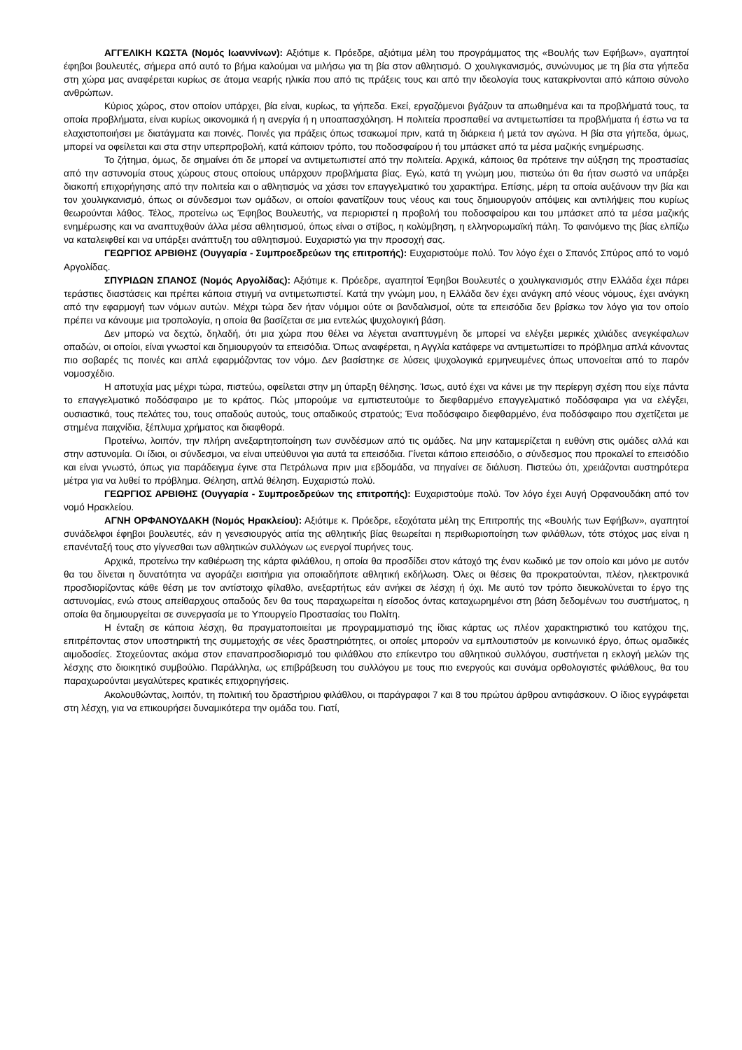ΑΓΓΕΛΙΚΗ ΚΩΣΤΑ (Νομός Ιωαννίνων): Αξιότιμε κ. Πρόεδρε, αξιότιμα μέλη του προγράμματος της «Βουλής των Εφήβων», αγαπητοί έφηβοι βουλευτές, σήμερα από αυτό το βήμα καλούμαι να μιλήσω για τη βία στον αθλητισμό. Ο χουλιγκανισμός, συνώνυμος με τη βία στα γήπεδα στη χώρα μας αναφέρεται κυρίως σε άτομα νεαρής ηλικία που από τις πράξεις τους και από την ιδεολογία τους κατακρίνονται από κάποιο σύνολο ανθρώπων.
Κύριος χώρος, στον οποίον υπάρχει, βία είναι, κυρίως, τα γήπεδα. Εκεί, εργαζόμενοι βγάζουν τα απωθημένα και τα προβλήματά τους, τα οποία προβλήματα, είναι κυρίως οικονομικά ή η ανεργία ή η υποαπασχόληση. Η πολιτεία προσπαθεί να αντιμετωπίσει τα προβλήματα ή έστω να τα ελαχιστοποιήσει με διατάγματα και ποινές. Ποινές για πράξεις όπως τσακωμοί πριν, κατά τη διάρκεια ή μετά τον αγώνα. Η βία στα γήπεδα, όμως, μπορεί να οφείλεται και στα στην υπερπροβολή, κατά κάποιον τρόπο, του ποδοσφαίρου ή του μπάσκετ από τα μέσα μαζικής ενημέρωσης.
Το ζήτημα, όμως, δε σημαίνει ότι δε μπορεί να αντιμετωπιστεί από την πολιτεία. Αρχικά, κάποιος θα πρότεινε την αύξηση της προστασίας από την αστυνομία στους χώρους στους οποίους υπάρχουν προβλήματα βίας. Εγώ, κατά τη γνώμη μου, πιστεύω ότι θα ήταν σωστό να υπάρξει διακοπή επιχορήγησης από την πολιτεία και ο αθλητισμός να χάσει τον επαγγελματικό του χαρακτήρα. Επίσης, μέρη τα οποία αυξάνουν την βία και τον χουλιγκανισμό, όπως οι σύνδεσμοι των ομάδων, οι οποίοι φανατίζουν τους νέους και τους δημιουργούν απόψεις και αντιλήψεις που κυρίως θεωρούνται λάθος. Τέλος, προτείνω ως Έφηβος Βουλευτής, να περιοριστεί η προβολή του ποδοσφαίρου και του μπάσκετ από τα μέσα μαζικής ενημέρωσης και να αναπτυχθούν άλλα μέσα αθλητισμού, όπως είναι ο στίβος, η κολύμβηση, η ελληνορωμαϊκή πάλη. Το φαινόμενο της βίας ελπίζω να καταλειφθεί και να υπάρξει ανάπτυξη του αθλητισμού. Ευχαριστώ για την προσοχή σας.
ΓΕΩΡΓΙΟΣ ΑΡΒΙΘΗΣ (Ουγγαρία - Συμπροεδρεύων της επιτροπής): Ευχαριστούμε πολύ. Τον λόγο έχει ο Σπανός Σπύρος από το νομό Αργολίδας.
ΣΠΥΡΙΔΩΝ ΣΠΑΝΟΣ (Νομός Αργολίδας): Αξιότιμε κ. Πρόεδρε, αγαπητοί Έφηβοι Βουλευτές ο χουλιγκανισμός στην Ελλάδα έχει πάρει τεράστιες διαστάσεις και πρέπει κάποια στιγμή να αντιμετωπιστεί. Κατά την γνώμη μου, η Ελλάδα δεν έχει ανάγκη από νέους νόμους, έχει ανάγκη από την εφαρμογή των νόμων αυτών. Μέχρι τώρα δεν ήταν νόμιμοι ούτε οι βανδαλισμοί, ούτε τα επεισόδια δεν βρίσκω τον λόγο για τον οποίο πρέπει να κάνουμε μια τροπολογία, η οποία θα βασίζεται σε μια εντελώς ψυχολογική βάση.
Δεν μπορώ να δεχτώ, δηλαδή, ότι μια χώρα που θέλει να λέγεται αναπτυγμένη δε μπορεί να ελέγξει μερικές χιλιάδες ανεγκέφαλων οπαδών, οι οποίοι, είναι γνωστοί και δημιουργούν τα επεισόδια. Όπως αναφέρεται, η Αγγλία κατάφερε να αντιμετωπίσει το πρόβλημα απλά κάνοντας πιο σοβαρές τις ποινές και απλά εφαρμόζοντας τον νόμο. Δεν βασίστηκε σε λύσεις ψυχολογικά ερμηνευμένες όπως υπονοείται από το παρόν νομοσχέδιο.
Η αποτυχία μας μέχρι τώρα, πιστεύω, οφείλεται στην μη ύπαρξη θέλησης. Ίσως, αυτό έχει να κάνει με την περίεργη σχέση που είχε πάντα το επαγγελματικό ποδόσφαιρο με το κράτος. Πώς μπορούμε να εμπιστευτούμε το διεφθαρμένο επαγγελματικό ποδόσφαιρα για να ελέγξει, ουσιαστικά, τους πελάτες του, τους οπαδούς αυτούς, τους οπαδικούς στρατούς; Ένα ποδόσφαιρο διεφθαρμένο, ένα ποδόσφαιρο που σχετίζεται με στημένα παιχνίδια, ξέπλυμα χρήματος και διαφθορά.
Προτείνω, λοιπόν, την πλήρη ανεξαρτητοποίηση των συνδέσμων από τις ομάδες. Να μην καταμερίζεται η ευθύνη στις ομάδες αλλά και στην αστυνομία. Οι ίδιοι, οι σύνδεσμοι, να είναι υπεύθυνοι για αυτά τα επεισόδια. Γίνεται κάποιο επεισόδιο, ο σύνδεσμος που προκαλεί το επεισόδιο και είναι γνωστό, όπως για παράδειγμα έγινε στα Πετράλωνα πριν μια εβδομάδα, να πηγαίνει σε διάλυση. Πιστεύω ότι, χρειάζονται αυστηρότερα μέτρα για να λυθεί το πρόβλημα. Θέληση, απλά θέληση. Ευχαριστώ πολύ.
ΓΕΩΡΓΙΟΣ ΑΡΒΙΘΗΣ (Ουγγαρία - Συμπροεδρεύων της επιτροπής): Ευχαριστούμε πολύ. Τον λόγο έχει Αυγή Ορφανουδάκη από τον νομό Ηρακλείου.
ΑΓΝΗ ΟΡΦΑΝΟΥΔΑΚΗ (Νομός Ηρακλείου): Αξιότιμε κ. Πρόεδρε, εξοχότατα μέλη της Επιτροπής της «Βουλής των Εφήβων», αγαπητοί συνάδελφοι έφηβοι βουλευτές, εάν η γενεσιουργός αιτία της αθλητικής βίας θεωρείται η περιθωριοποίηση των φιλάθλων, τότε στόχος μας είναι η επανένταξή τους στο γίγνεσθαι των αθλητικών συλλόγων ως ενεργοί πυρήνες τους.
Αρχικά, προτείνω την καθιέρωση της κάρτα φιλάθλου, η οποία θα προσδίδει στον κάτοχό της έναν κωδικό με τον οποίο και μόνο με αυτόν θα του δίνεται η δυνατότητα να αγοράζει εισιτήρια για οποιαδήποτε αθλητική εκδήλωση. Όλες οι θέσεις θα προκρατούνται, πλέον, ηλεκτρονικά προσδιορίζοντας κάθε θέση με τον αντίστοιχο φίλαθλο, ανεξαρτήτως εάν ανήκει σε λέσχη ή όχι. Με αυτό τον τρόπο διευκολύνεται το έργο της αστυνομίας, ενώ στους απείθαρχους οπαδούς δεν θα τους παραχωρείται η είσοδος όντας καταχωρημένοι στη βάση δεδομένων του συστήματος, η οποία θα δημιουργείται σε συνεργασία με το Υπουργείο Προστασίας του Πολίτη.
Η ένταξη σε κάποια λέσχη, θα πραγματοποιείται με προγραμματισμό της ίδιας κάρτας ως πλέον χαρακτηριστικό του κατόχου της, επιτρέποντας στον υποστηρικτή της συμμετοχής σε νέες δραστηριότητες, οι οποίες μπορούν να εμπλουτιστούν με κοινωνικό έργο, όπως ομαδικές αιμοδοσίες. Στοχεύοντας ακόμα στον επαναπροσδιορισμό του φιλάθλου στο επίκεντρο του αθλητικού συλλόγου, συστήνεται η εκλογή μελών της λέσχης στο διοικητικό συμβούλιο. Παράλληλα, ως επιβράβευση του συλλόγου με τους πιο ενεργούς και συνάμα ορθολογιστές φιλάθλους, θα του παραχωρούνται μεγαλύτερες κρατικές επιχορηγήσεις.
Ακολουθώντας, λοιπόν, τη πολιτική του δραστήριου φιλάθλου, οι παράγραφοι 7 και 8 του πρώτου άρθρου αντιφάσκουν. Ο ίδιος εγγράφεται στη λέσχη, για να επικουρήσει δυναμικότερα την ομάδα του. Γιατί,